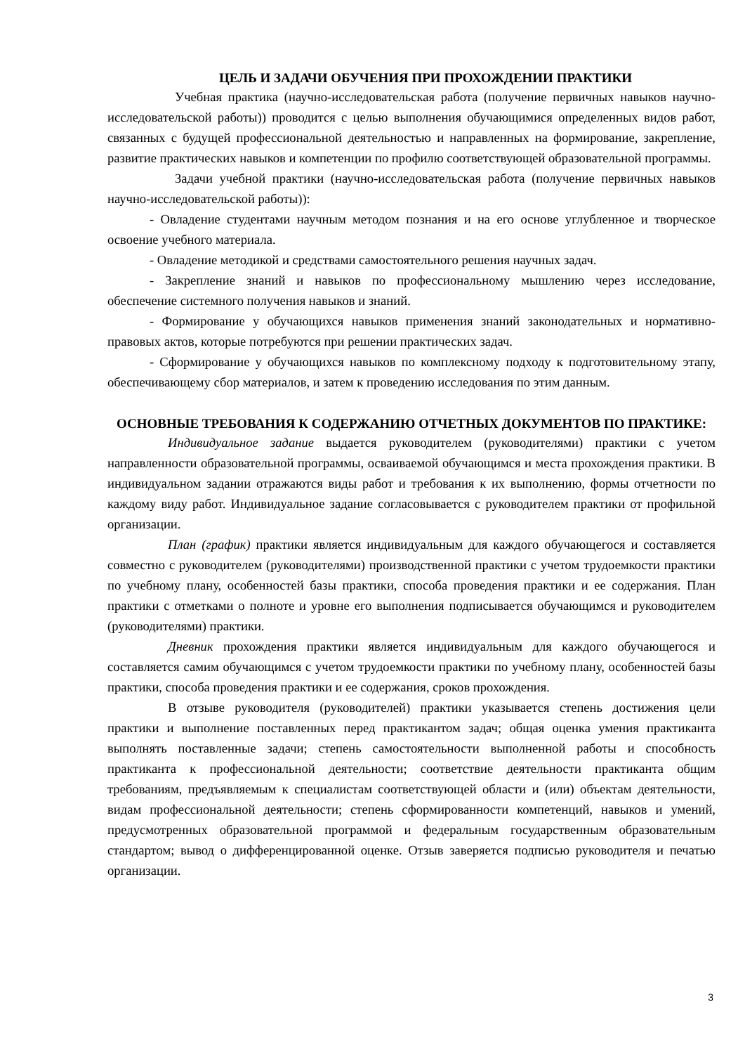ЦЕЛЬ И ЗАДАЧИ ОБУЧЕНИЯ ПРИ ПРОХОЖДЕНИИ ПРАКТИКИ
Учебная практика (научно-исследовательская работа (получение первичных навыков научно-исследовательской работы)) проводится с целью выполнения обучающимися определенных видов работ, связанных с будущей профессиональной деятельностью и направленных на формирование, закрепление, развитие практических навыков и компетенции по профилю соответствующей образовательной программы.
Задачи учебной практики (научно-исследовательская работа (получение первичных навыков научно-исследовательской работы)):
- Овладение студентами научным методом познания и на его основе углубленное и творческое освоение учебного материала.
- Овладение методикой и средствами самостоятельного решения научных задач.
- Закрепление знаний и навыков по профессиональному мышлению через исследование, обеспечение системного получения навыков и знаний.
- Формирование у обучающихся навыков применения знаний законодательных и нормативно-правовых актов, которые потребуются при решении практических задач.
- Сформирование у обучающихся навыков по комплексному подходу к подготовительному этапу, обеспечивающему сбор материалов, и затем к проведению исследования по этим данным.
ОСНОВНЫЕ ТРЕБОВАНИЯ К СОДЕРЖАНИЮ ОТЧЕТНЫХ ДОКУМЕНТОВ ПО ПРАКТИКЕ:
Индивидуальное задание выдается руководителем (руководителями) практики с учетом направленности образовательной программы, осваиваемой обучающимся и места прохождения практики. В индивидуальном задании отражаются виды работ и требования к их выполнению, формы отчетности по каждому виду работ. Индивидуальное задание согласовывается с руководителем практики от профильной организации.
План (график) практики является индивидуальным для каждого обучающегося и составляется совместно с руководителем (руководителями) производственной практики с учетом трудоемкости практики по учебному плану, особенностей базы практики, способа проведения практики и ее содержания. План практики с отметками о полноте и уровне его выполнения подписывается обучающимся и руководителем (руководителями) практики.
Дневник прохождения практики является индивидуальным для каждого обучающегося и составляется самим обучающимся с учетом трудоемкости практики по учебному плану, особенностей базы практики, способа проведения практики и ее содержания, сроков прохождения.
В отзыве руководителя (руководителей) практики указывается степень достижения цели практики и выполнение поставленных перед практикантом задач; общая оценка умения практиканта выполнять поставленные задачи; степень самостоятельности выполненной работы и способность практиканта к профессиональной деятельности; соответствие деятельности практиканта общим требованиям, предъявляемым к специалистам соответствующей области и (или) объектам деятельности, видам профессиональной деятельности; степень сформированности компетенций, навыков и умений, предусмотренных образовательной программой и федеральным государственным образовательным стандартом; вывод о дифференцированной оценке. Отзыв заверяется подписью руководителя и печатью организации.
3